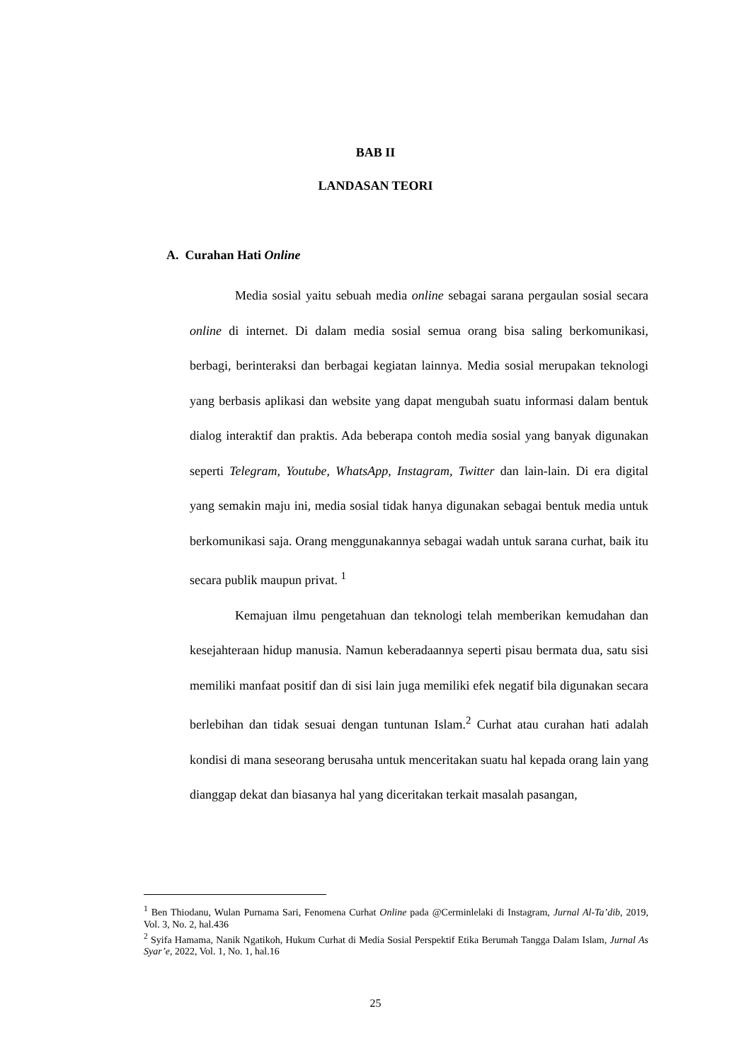BAB II
LANDASAN TEORI
A. Curahan Hati Online
Media sosial yaitu sebuah media online sebagai sarana pergaulan sosial secara online di internet. Di dalam media sosial semua orang bisa saling berkomunikasi, berbagi, berinteraksi dan berbagai kegiatan lainnya. Media sosial merupakan teknologi yang berbasis aplikasi dan website yang dapat mengubah suatu informasi dalam bentuk dialog interaktif dan praktis. Ada beberapa contoh media sosial yang banyak digunakan seperti Telegram, Youtube, WhatsApp, Instagram, Twitter dan lain-lain. Di era digital yang semakin maju ini, media sosial tidak hanya digunakan sebagai bentuk media untuk berkomunikasi saja. Orang menggunakannya sebagai wadah untuk sarana curhat, baik itu secara publik maupun privat. <sup>1</sup>
Kemajuan ilmu pengetahuan dan teknologi telah memberikan kemudahan dan kesejahteraan hidup manusia. Namun keberadaannya seperti pisau bermata dua, satu sisi memiliki manfaat positif dan di sisi lain juga memiliki efek negatif bila digunakan secara berlebihan dan tidak sesuai dengan tuntunan Islam.<sup>2</sup> Curhat atau curahan hati adalah kondisi di mana seseorang berusaha untuk menceritakan suatu hal kepada orang lain yang dianggap dekat dan biasanya hal yang diceritakan terkait masalah pasangan,
<sup>1</sup> Ben Thiodanu, Wulan Purnama Sari, Fenomena Curhat Online pada @Cerminlelaki di Instagram, Jurnal Al-Ta’dib, 2019, Vol. 3, No. 2, hal.436
<sup>2</sup> Syifa Hamama, Nanik Ngatikoh, Hukum Curhat di Media Sosial Perspektif Etika Berumah Tangga Dalam Islam, Jurnal As Syar’e, 2022, Vol. 1, No. 1, hal.16
25